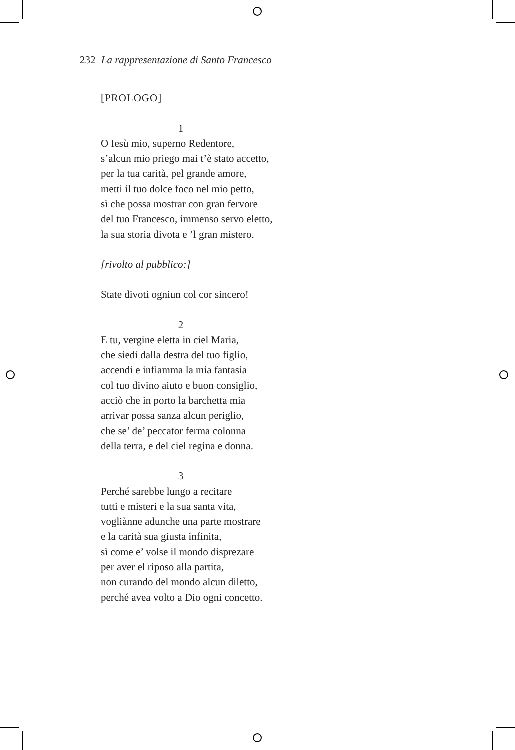232 La rappresentazione di Santo Francesco
[PROLOGO]
1
O Iesù mio, superno Redentore,
s’alcun mio priego mai t’è stato accetto,
per la tua carità, pel grande amore,
metti il tuo dolce foco nel mio petto,
sì che possa mostrar con gran fervore
del tuo Francesco, immenso servo eletto,
la sua storia divota e ’l gran mistero.
[rivolto al pubblico:]
State divoti ogniun col cor sincero!
2
E tu, vergine eletta in ciel Maria,
che siedi dalla destra del tuo figlio,
accendi e infiamma la mia fantasia
col tuo divino aiuto e buon consiglio,
acciò che in porto la barchetta mia
arrivar possa sanza alcun periglio,
che se’ de’ peccator ferma colonna
della terra, e del ciel regina e donna.
3
Perché sarebbe lungo a recitare
tutti e misteri e la sua santa vita,
vogliànne adunche una parte mostrare
e la carità sua giusta infinita,
sì come e’ volse il mondo disprezare
per aver el riposo alla partita,
non curando del mondo alcun diletto,
perché avea volto a Dio ogni concetto.